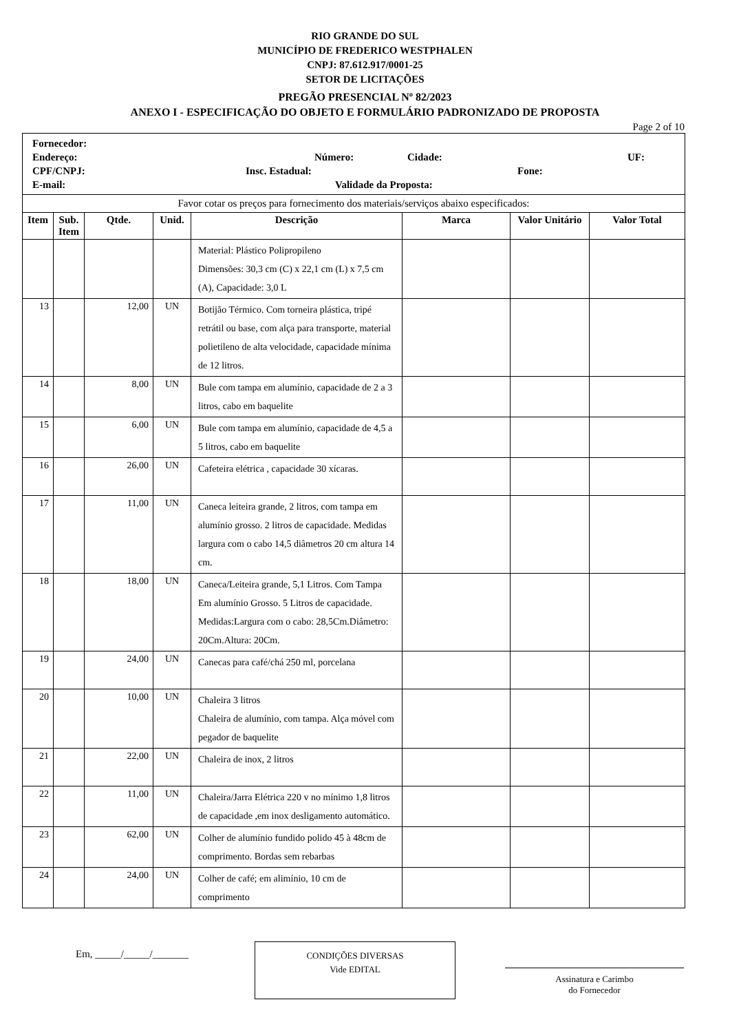RIO GRANDE DO SUL
MUNICÍPIO DE FREDERICO WESTPHALEN
CNPJ: 87.612.917/0001-25
SETOR DE LICITAÇÕES
PREGÃO PRESENCIAL Nº 82/2023
ANEXO I - ESPECIFICAÇÃO DO OBJETO E FORMULÁRIO PADRONIZADO DE PROPOSTA
Page 2 of 10
| Fornecedor: Endereço: Número: Cidade: UF: CPF/CNPJ: Insc. Estadual: Fone: E-mail: Validade da Proposta: | | | | | | | |
| Favor cotar os preços para fornecimento dos materiais/serviços abaixo especificados: | | | | | | | |
| Item | Sub. Item | Qtde. | Unid. | Descrição | Marca | Valor Unitário | Valor Total |
| | | | | Material: Plástico Polipropileno Dimensões: 30,3 cm (C) x 22,1 cm (L) x 7,5 cm (A), Capacidade: 3,0 L | | | |
| 13 | | 12,00 | UN | Botijão Térmico. Com torneira plástica, tripé retrátil ou base, com alça para transporte, material polietileno de alta velocidade, capacidade mínima de 12 litros. | | | |
| 14 | | 8,00 | UN | Bule com tampa em alumínio, capacidade de 2 a 3 litros, cabo em baquelite | | | |
| 15 | | 6,00 | UN | Bule com tampa em alumínio, capacidade de 4,5 a 5 litros, cabo em baquelite | | | |
| 16 | | 26,00 | UN | Cafeteira elétrica , capacidade 30 xícaras. | | | |
| 17 | | 11,00 | UN | Caneca leiteira grande, 2 litros, com tampa em alumínio grosso. 2 litros de capacidade. Medidas largura com o cabo 14,5 diâmetros 20 cm altura 14 cm. | | | |
| 18 | | 18,00 | UN | Caneca/Leiteira grande, 5,1 Litros. Com Tampa Em alumínio Grosso. 5 Litros de capacidade. Medidas:Largura com o cabo: 28,5Cm.Diâmetro: 20Cm.Altura: 20Cm. | | | |
| 19 | | 24,00 | UN | Canecas para café/chá 250 ml, porcelana | | | |
| 20 | | 10,00 | UN | Chaleira 3 litros Chaleira de alumínio, com tampa. Alça móvel com pegador de baquelite | | | |
| 21 | | 22,00 | UN | Chaleira de inox, 2 litros | | | |
| 22 | | 11,00 | UN | Chaleira/Jarra Elétrica 220 v no mínimo 1,8 litros de capacidade ,em inox desligamento automático. | | | |
| 23 | | 62,00 | UN | Colher de alumínio fundido polido 45 à 48cm de comprimento. Bordas sem rebarbas | | | |
| 24 | | 24,00 | UN | Colher de café; em alimínio, 10 cm de comprimento | | | |
Em, _____/_____/_______
CONDIÇÕES DIVERSAS
Vide EDITAL
Assinatura e Carimbo
do Fornecedor